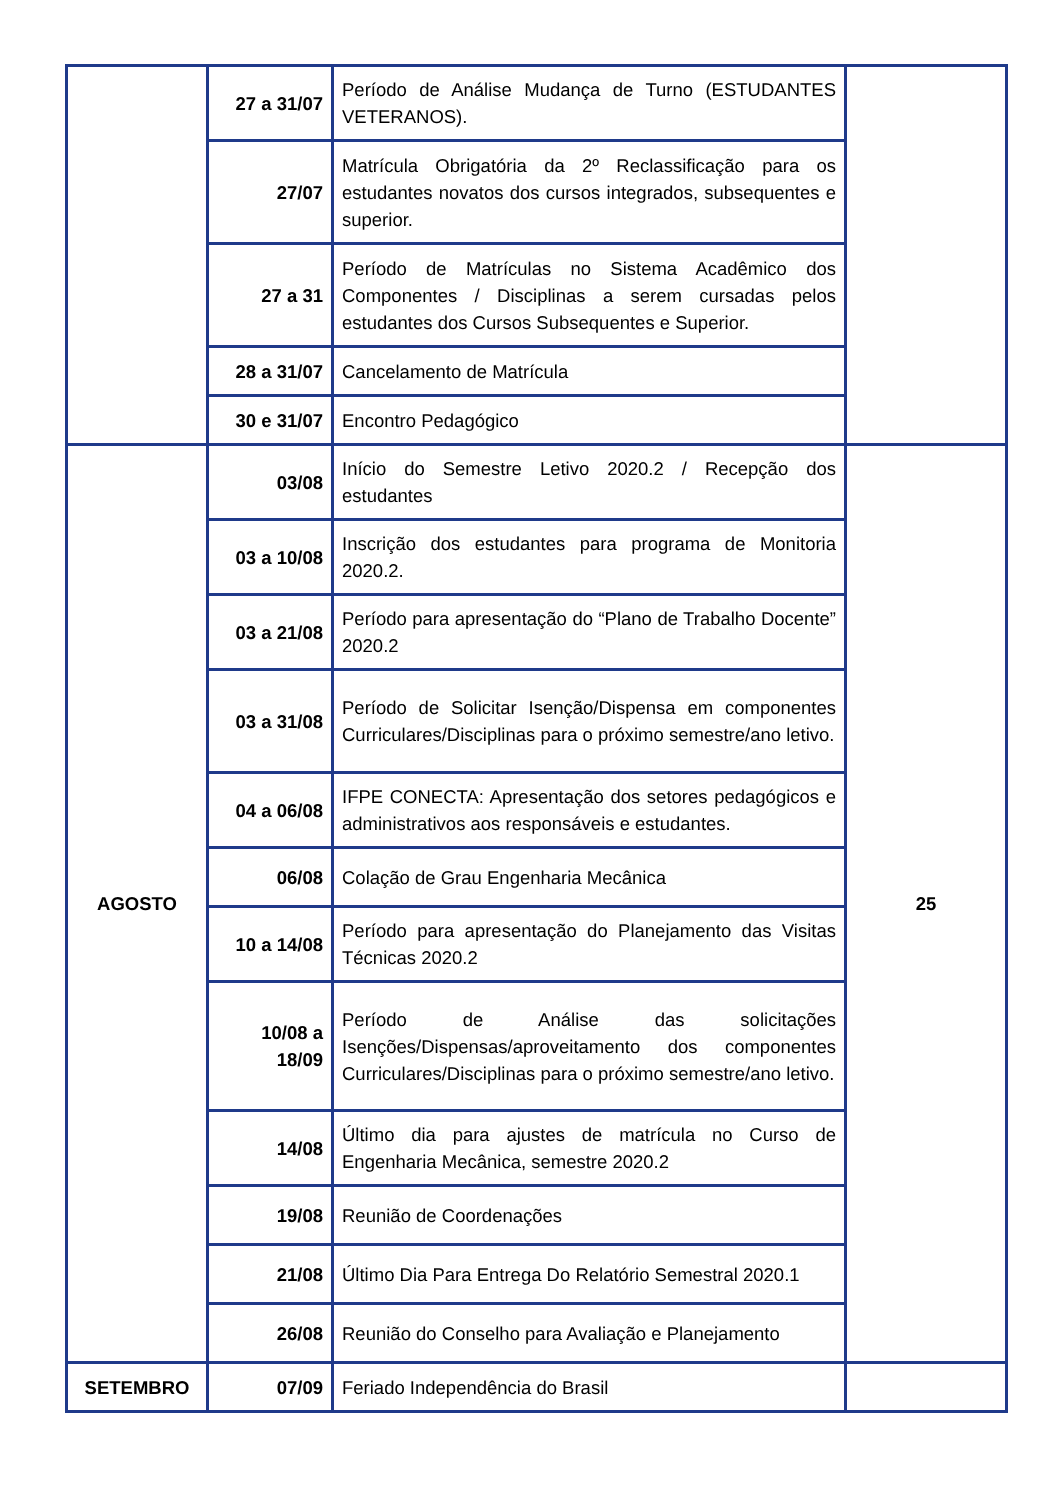| | 27 a 31/07 | Período de Análise Mudança de Turno (ESTUDANTES VETERANOS). | |
| | 27/07 | Matrícula Obrigatória da 2º Reclassificação para os estudantes novatos dos cursos integrados, subsequentes e superior. | |
| | 27 a 31 | Período de Matrículas no Sistema Acadêmico dos Componentes / Disciplinas a serem cursadas pelos estudantes dos Cursos Subsequentes e Superior. | |
| | 28 a 31/07 | Cancelamento de Matrícula | |
| | 30 e 31/07 | Encontro Pedagógico | |
| AGOSTO | 03/08 | Início do Semestre Letivo 2020.2 / Recepção dos estudantes | 25 |
| | 03 a 10/08 | Inscrição dos estudantes para programa de Monitoria 2020.2. | |
| | 03 a 21/08 | Período para apresentação do “Plano de Trabalho Docente” 2020.2 | |
| | 03 a 31/08 | Período de Solicitar Isenção/Dispensa em componentes Curriculares/Disciplinas para o próximo semestre/ano letivo. | |
| | 04 a 06/08 | IFPE CONECTA: Apresentação dos setores pedagógicos e administrativos aos responsáveis e estudantes. | |
| | 06/08 | Colação de Grau Engenharia Mecânica | |
| | 10 a 14/08 | Período para apresentação do Planejamento das Visitas Técnicas 2020.2 | |
| | 10/08 a 18/09 | Período de Análise das solicitações Isenções/Dispensas/aproveitamento dos componentes Curriculares/Disciplinas para o próximo semestre/ano letivo. | |
| | 14/08 | Último dia para ajustes de matrícula no Curso de Engenharia Mecânica, semestre 2020.2 | |
| | 19/08 | Reunião de Coordenações | |
| | 21/08 | Último Dia Para Entrega Do Relatório Semestral 2020.1 | |
| | 26/08 | Reunião do Conselho para Avaliação e Planejamento | |
| SETEMBRO | 07/09 | Feriado Independência do Brasil | |